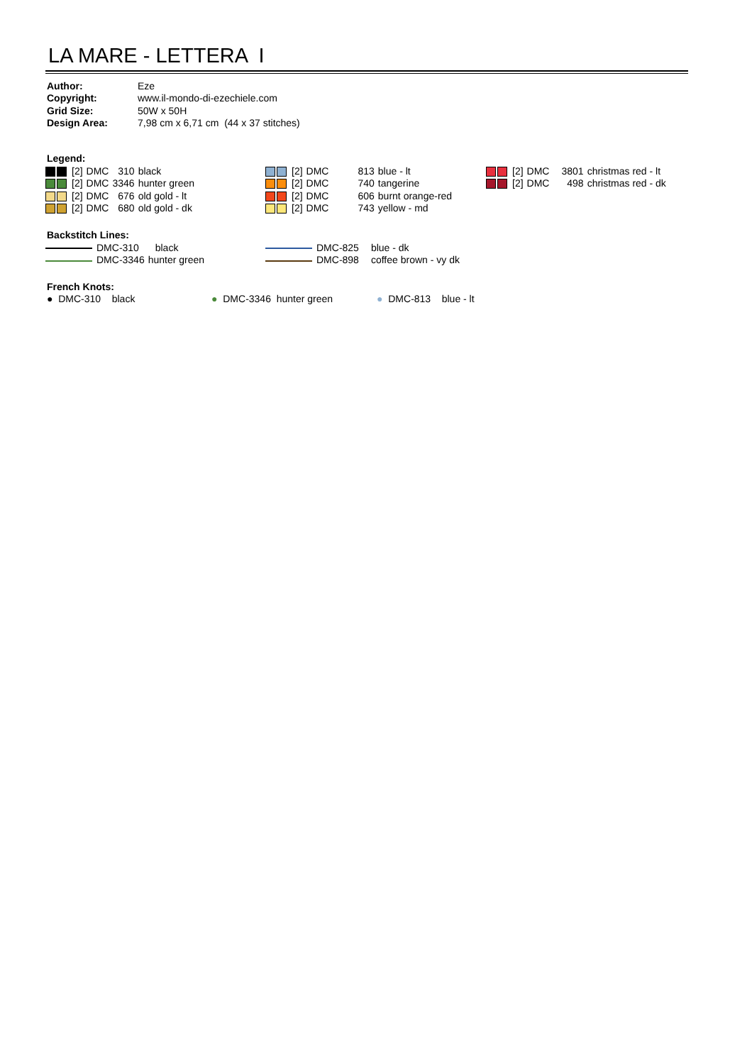LA MARE - LETTERA I
| Author: | Eze |
| Copyright: | www.il-mondo-di-ezechiele.com |
| Grid Size: | 50W x 50H |
| Design Area: | 7,98 cm x 6,71 cm (44 x 37 stitches) |
Legend:
| | [2] | DMC | 310 | black |
| | [2] | DMC | 3346 | hunter green |
| | [2] | DMC | 676 | old gold - lt |
| | [2] | DMC | 680 | old gold - dk |
| | [2] | DMC | 813 | blue - lt |
| | [2] | DMC | 740 | tangerine |
| | [2] | DMC | 606 | burnt orange-red |
| | [2] | DMC | 743 | yellow - md |
| | [2] | DMC | 3801 | christmas red - lt |
| | [2] | DMC | 498 | christmas red - dk |
Backstitch Lines:
| DMC-310 | black |
| DMC-3346 | hunter green |
| DMC-825 | blue - dk |
| DMC-898 | coffee brown - vy dk |
French Knots:
● DMC-310 black ● DMC-3346 hunter green ● DMC-813 blue - lt